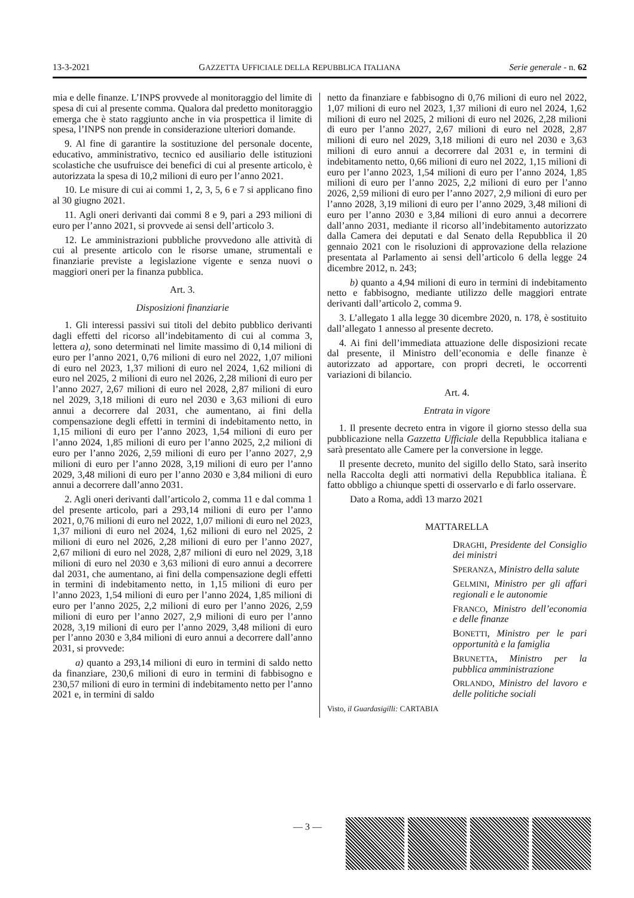13-3-2021 GAZZETTA UFFICIALE DELLA REPUBBLICA ITALIANA Serie generale - n. 62
mia e delle finanze. L’INPS provvede al monitoraggio del limite di spesa di cui al presente comma. Qualora dal predetto monitoraggio emerga che è stato raggiunto anche in via prospettica il limite di spesa, l’INPS non prende in considerazione ulteriori domande.
9. Al fine di garantire la sostituzione del personale docente, educativo, amministrativo, tecnico ed ausiliario delle istituzioni scolastiche che usufruisce dei benefici di cui al presente articolo, è autorizzata la spesa di 10,2 milioni di euro per l’anno 2021.
10. Le misure di cui ai commi 1, 2, 3, 5, 6 e 7 si applicano fino al 30 giugno 2021.
11. Agli oneri derivanti dai commi 8 e 9, pari a 293 milioni di euro per l’anno 2021, si provvede ai sensi dell’articolo 3.
12. Le amministrazioni pubbliche provvedono alle attività di cui al presente articolo con le risorse umane, strumentali e finanziarie previste a legislazione vigente e senza nuovi o maggiori oneri per la finanza pubblica.
Art. 3.
Disposizioni finanziarie
1. Gli interessi passivi sui titoli del debito pubblico derivanti dagli effetti del ricorso all’indebitamento di cui al comma 3, lettera a), sono determinati nel limite massimo di 0,14 milioni di euro per l’anno 2021, 0,76 milioni di euro nel 2022, 1,07 milioni di euro nel 2023, 1,37 milioni di euro nel 2024, 1,62 milioni di euro nel 2025, 2 milioni di euro nel 2026, 2,28 milioni di euro per l’anno 2027, 2,67 milioni di euro nel 2028, 2,87 milioni di euro nel 2029, 3,18 milioni di euro nel 2030 e 3,63 milioni di euro annui a decorrere dal 2031, che aumentano, ai fini della compensazione degli effetti in termini di indebitamento netto, in 1,15 milioni di euro per l’anno 2023, 1,54 milioni di euro per l’anno 2024, 1,85 milioni di euro per l’anno 2025, 2,2 milioni di euro per l’anno 2026, 2,59 milioni di euro per l’anno 2027, 2,9 milioni di euro per l’anno 2028, 3,19 milioni di euro per l’anno 2029, 3,48 milioni di euro per l’anno 2030 e 3,84 milioni di euro annui a decorrere dall’anno 2031.
2. Agli oneri derivanti dall’articolo 2, comma 11 e dal comma 1 del presente articolo, pari a 293,14 milioni di euro per l’anno 2021, 0,76 milioni di euro nel 2022, 1,07 milioni di euro nel 2023, 1,37 milioni di euro nel 2024, 1,62 milioni di euro nel 2025, 2 milioni di euro nel 2026, 2,28 milioni di euro per l’anno 2027, 2,67 milioni di euro nel 2028, 2,87 milioni di euro nel 2029, 3,18 milioni di euro nel 2030 e 3,63 milioni di euro annui a decorrere dal 2031, che aumentano, ai fini della compensazione degli effetti in termini di indebitamento netto, in 1,15 milioni di euro per l’anno 2023, 1,54 milioni di euro per l’anno 2024, 1,85 milioni di euro per l’anno 2025, 2,2 milioni di euro per l’anno 2026, 2,59 milioni di euro per l’anno 2027, 2,9 milioni di euro per l’anno 2028, 3,19 milioni di euro per l’anno 2029, 3,48 milioni di euro per l’anno 2030 e 3,84 milioni di euro annui a decorrere dall’anno 2031, si provvede:
a) quanto a 293,14 milioni di euro in termini di saldo netto da finanziare, 230,6 milioni di euro in termini di fabbisogno e 230,57 milioni di euro in termini di indebitamento netto per l’anno 2021 e, in termini di saldo
netto da finanziare e fabbisogno di 0,76 milioni di euro nel 2022, 1,07 milioni di euro nel 2023, 1,37 milioni di euro nel 2024, 1,62 milioni di euro nel 2025, 2 milioni di euro nel 2026, 2,28 milioni di euro per l’anno 2027, 2,67 milioni di euro nel 2028, 2,87 milioni di euro nel 2029, 3,18 milioni di euro nel 2030 e 3,63 milioni di euro annui a decorrere dal 2031 e, in termini di indebitamento netto, 0,66 milioni di euro nel 2022, 1,15 milioni di euro per l’anno 2023, 1,54 milioni di euro per l’anno 2024, 1,85 milioni di euro per l’anno 2025, 2,2 milioni di euro per l’anno 2026, 2,59 milioni di euro per l’anno 2027, 2,9 milioni di euro per l’anno 2028, 3,19 milioni di euro per l’anno 2029, 3,48 milioni di euro per l’anno 2030 e 3,84 milioni di euro annui a decorrere dall’anno 2031, mediante il ricorso all’indebitamento autorizzato dalla Camera dei deputati e dal Senato della Repubblica il 20 gennaio 2021 con le risoluzioni di approvazione della relazione presentata al Parlamento ai sensi dell’articolo 6 della legge 24 dicembre 2012, n. 243;
b) quanto a 4,94 milioni di euro in termini di indebitamento netto e fabbisogno, mediante utilizzo delle maggiori entrate derivanti dall’articolo 2, comma 9.
3. L’allegato 1 alla legge 30 dicembre 2020, n. 178, è sostituito dall’allegato 1 annesso al presente decreto.
4. Ai fini dell’immediata attuazione delle disposizioni recate dal presente, il Ministro dell’economia e delle finanze è autorizzato ad apportare, con propri decreti, le occorrenti variazioni di bilancio.
Art. 4.
Entrata in vigore
1. Il presente decreto entra in vigore il giorno stesso della sua pubblicazione nella Gazzetta Ufficiale della Repubblica italiana e sarà presentato alle Camere per la conversione in legge.
Il presente decreto, munito del sigillo dello Stato, sarà inserito nella Raccolta degli atti normativi della Repubblica italiana. È fatto obbligo a chiunque spetti di osservarlo e di farlo osservare.
Dato a Roma, addì 13 marzo 2021
MATTARELLA
DRAGHI, Presidente del Consiglio dei ministri
SPERANZA, Ministro della salute
GELMINI, Ministro per gli affari regionali e le autonomie
FRANCO, Ministro dell’economia e delle finanze
BONETTI, Ministro per le pari opportunità e la famiglia
BRUNETTA, Ministro per la pubblica amministrazione
ORLANDO, Ministro del lavoro e delle politiche sociali
Visto, il Guardasigilli: CARTABIA
— 3 —